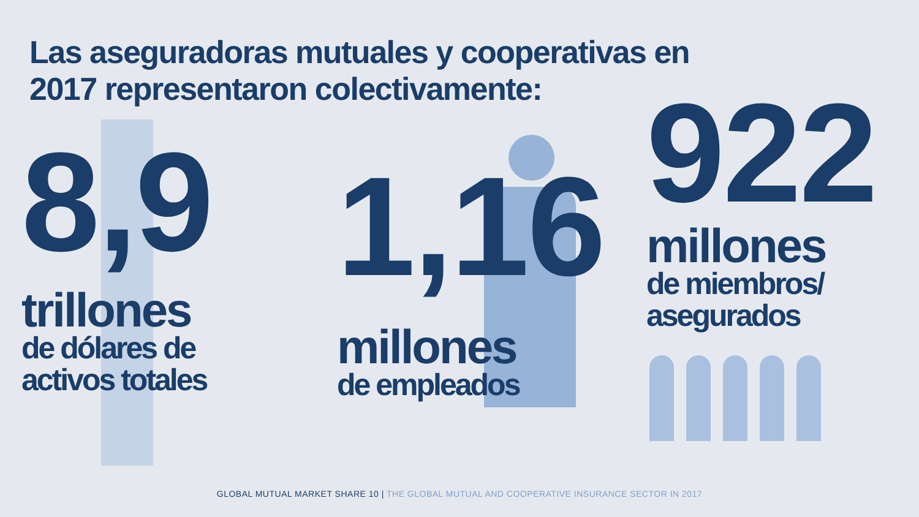Las aseguradoras mutuales y cooperativas en
2017 representaron colectivamente:
8,9
trillones
de dólares de
activos totales
1,16
millones
de empleados
922
millones
de miembros/
asegurados
GLOBAL MUTUAL MARKET SHARE 10 | THE GLOBAL MUTUAL AND COOPERATIVE INSURANCE SECTOR IN 2017